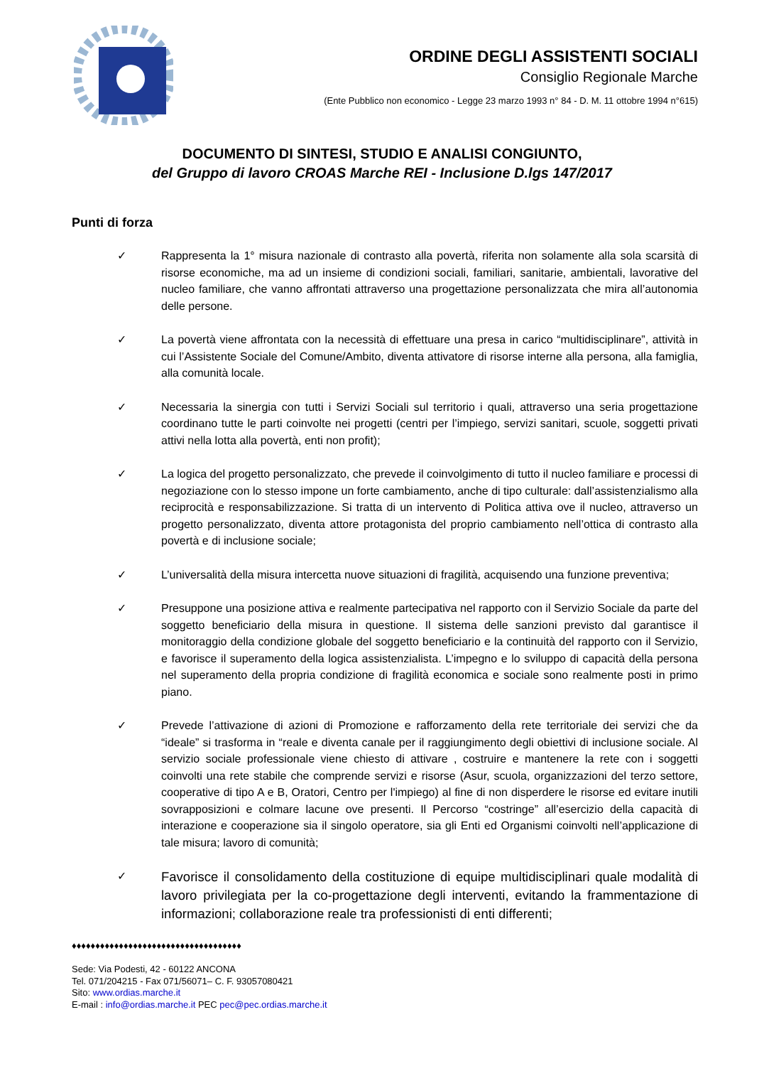ORDINE DEGLI ASSISTENTI SOCIALI
Consiglio Regionale Marche
(Ente Pubblico non economico - Legge 23 marzo 1993 n° 84 - D. M. 11 ottobre 1994 n°615)
DOCUMENTO DI SINTESI, STUDIO E ANALISI CONGIUNTO,
del Gruppo di lavoro CROAS Marche REI - Inclusione D.lgs 147/2017
Punti di forza
✓ Rappresenta la 1° misura nazionale di contrasto alla povertà, riferita non solamente alla sola scarsità di risorse economiche, ma ad un insieme di condizioni sociali, familiari, sanitarie, ambientali, lavorative del nucleo familiare, che vanno affrontati attraverso una progettazione personalizzata che mira all’autonomia delle persone.
✓ La povertà viene affrontata con la necessità di effettuare una presa in carico “multidisciplinare”, attività in cui l’Assistente Sociale del Comune/Ambito, diventa attivatore di risorse interne alla persona, alla famiglia, alla comunità locale.
✓ Necessaria la sinergia con tutti i Servizi Sociali sul territorio i quali, attraverso una seria progettazione coordinano tutte le parti coinvolte nei progetti (centri per l’impiego, servizi sanitari, scuole, soggetti privati attivi nella lotta alla povertà, enti non profit);
✓ La logica del progetto personalizzato, che prevede il coinvolgimento di tutto il nucleo familiare e processi di negoziazione con lo stesso impone un forte cambiamento, anche di tipo culturale: dall’assistenzialismo alla reciprocità e responsabilizzazione. Si tratta di un intervento di Politica attiva ove il nucleo, attraverso un progetto personalizzato, diventa attore protagonista del proprio cambiamento nell’ottica di contrasto alla povertà e di inclusione sociale;
✓ L’universalità della misura intercetta nuove situazioni di fragilità, acquisendo una funzione preventiva;
✓ Presuppone una posizione attiva e realmente partecipativa nel rapporto con il Servizio Sociale da parte del soggetto beneficiario della misura in questione. Il sistema delle sanzioni previsto dal garantisce il monitoraggio della condizione globale del soggetto beneficiario e la continuità del rapporto con il Servizio, e favorisce il superamento della logica assistenzialista. L’impegno e lo sviluppo di capacità della persona nel superamento della propria condizione di fragilità economica e sociale sono realmente posti in primo piano.
✓ Prevede l’attivazione di azioni di Promozione e rafforzamento della rete territoriale dei servizi che da “ideale” si trasforma in “reale e diventa canale per il raggiungimento degli obiettivi di inclusione sociale. Al servizio sociale professionale viene chiesto di attivare , costruire e mantenere la rete con i soggetti coinvolti una rete stabile che comprende servizi e risorse (Asur, scuola, organizzazioni del terzo settore, cooperative di tipo A e B, Oratori, Centro per l'impiego) al fine di non disperdere le risorse ed evitare inutili sovrapposizioni e colmare lacune ove presenti. Il Percorso “costringe” all’esercizio della capacità di interazione e cooperazione sia il singolo operatore, sia gli Enti ed Organismi coinvolti nell’applicazione di tale misura; lavoro di comunità;
✓
Favorisce il consolidamento della costituzione di equipe multidisciplinari quale modalità di lavoro privilegiata per la co-progettazione degli interventi, evitando la frammentazione di informazioni; collaborazione reale tra professionisti di enti differenti;
♦♦♦♦♦♦♦♦♦♦♦♦♦♦♦♦♦♦♦♦♦♦♦♦♦♦♦♦♦♦♦♦♦♦♦♦
Sede: Via Podesti, 42 - 60122 ANCONA
Tel. 071/204215 - Fax 071/56071– C. F. 93057080421
Sito: www.ordias.marche.it
E-mail : info@ordias.marche.it PEC pec@pec.ordias.marche.it